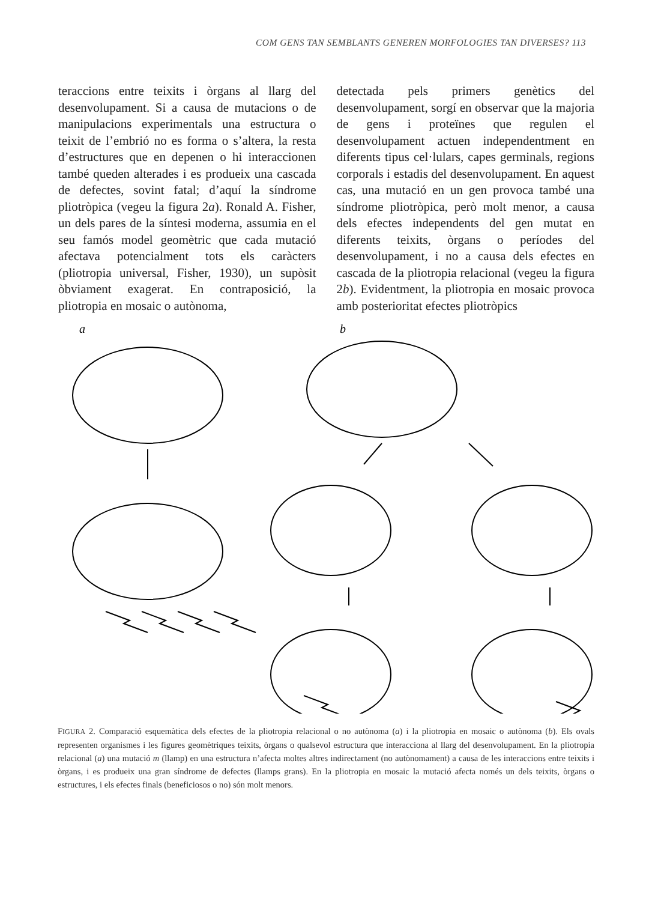COM GENS TAN SEMBLANTS GENEREN MORFOLOGIES TAN DIVERSES? 113
teraccions entre teixits i òrgans al llarg del desenvolupament. Si a causa de mutacions o de manipulacions experimentals una estructura o teixit de l’embrió no es forma o s’altera, la resta d’estructures que en depenen o hi interaccionen també queden alterades i es produeix una cascada de defectes, sovint fatal; d’aquí la síndrome pliotròpica (vegeu la figura 2a). Ronald A. Fisher, un dels pares de la síntesi moderna, assumia en el seu famós model geomètric que cada mutació afectava potencialment tots els caràcters (pliotropia universal, Fisher, 1930), un supòsit òbviament exagerat. En contraposició, la pliotropia en mosaic o autònoma,
detectada pels primers genètics del desenvolupament, sorgí en observar que la majoria de gens i proteïnes que regulen el desenvolupament actuen independentment en diferents tipus cel·lulars, capes germinals, regions corporals i estadis del desenvolupament. En aquest cas, una mutació en un gen provoca també una síndrome pliotròpica, però molt menor, a causa dels efectes independents del gen mutat en diferents teixits, òrgans o períodes del desenvolupament, i no a causa dels efectes en cascada de la pliotropia relacional (vegeu la figura 2b). Evidentment, la pliotropia en mosaic provoca amb posterioritat efectes pliotròpics
a
b
FIGURA 2. Comparació esquemàtica dels efectes de la pliotropia relacional o no autònoma (a) i la pliotropia en mosaic o autònoma (b). Els ovals representen organismes i les figures geomètriques teixits, òrgans o qualsevol estructura que interacciona al llarg del desenvolupament. En la pliotropia relacional (a) una mutació m (llamp) en una estructura n’afecta moltes altres indirectament (no autònomament) a causa de les interaccions entre teixits i òrgans, i es produeix una gran síndrome de defectes (llamps grans). En la pliotropia en mosaic la mutació afecta només un dels teixits, òrgans o estructures, i els efectes finals (beneficiosos o no) són molt menors.